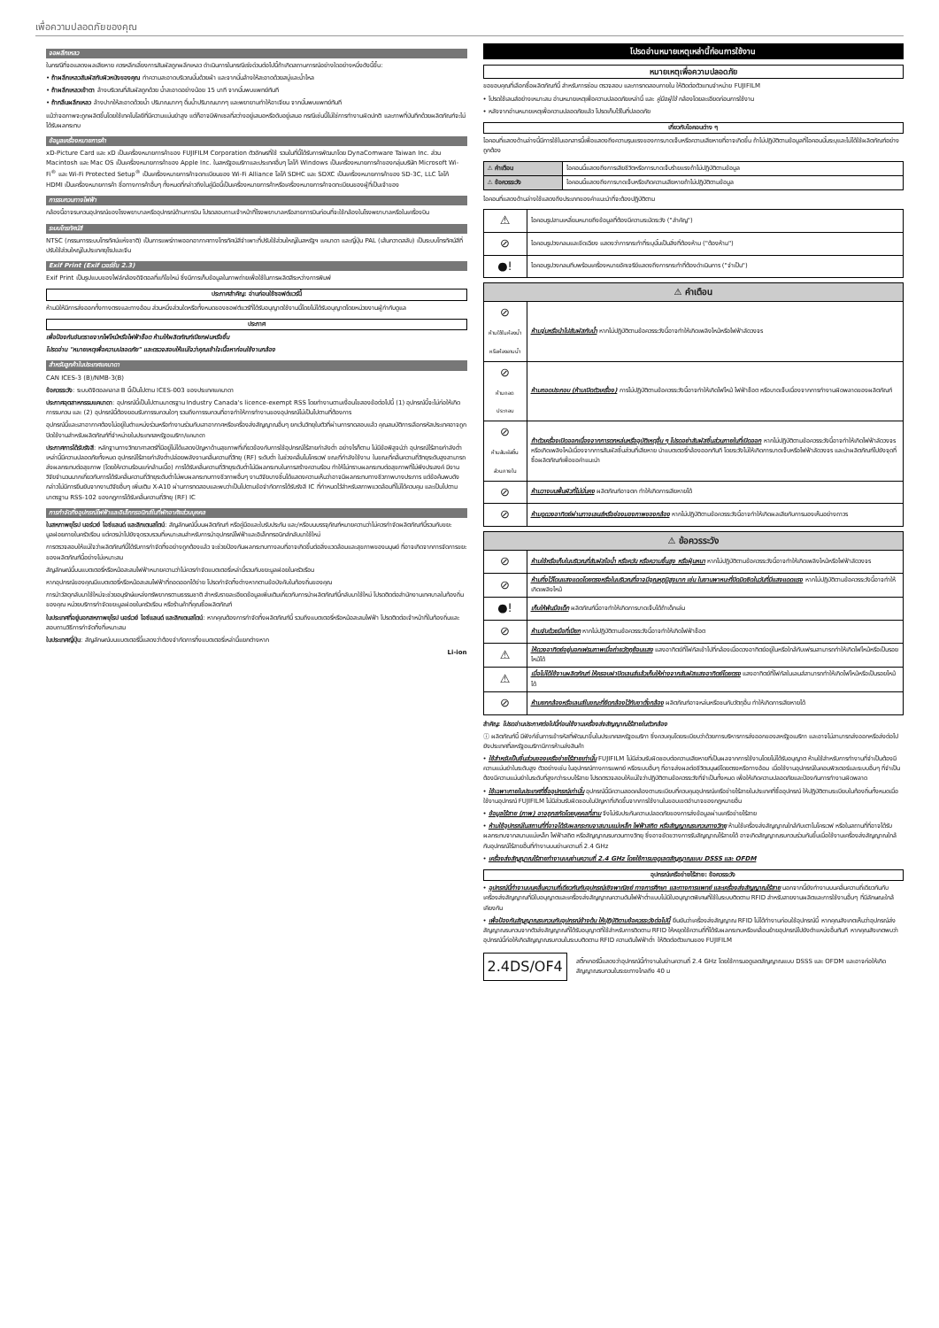เพื่อความปลอดภัยของคุณ
จอผลึกเหลว
ในกรณีที่จอแสดงผลเสียหาย ควรหลีกเลี่ยงการสัมผัสถูกผลึกเหลว ดำเนินการในกรณีเร่งด่วนต่อไปนี้ถ้าเกิดสถานการณ์อย่างใดอย่างหนึ่งดังนี้ขึ้น:
• ถ้าผลึกเหลวสัมผัสกับผิวหนังของคุณ ทำความสะอาดบริเวณนั้นด้วยผ้า และจากนั้นล้างให้สะอาดด้วยสบู่และน้ำไหล
• ถ้าผลึกเหลวเข้าตา ล้างบริเวณที่สัมผัสถูกด้วย น้ำสะอาดอย่างน้อย 15 นาที จากนั้นพบแพทย์ทันที
• ถ้ากลืนผลึกเหลว ล้างปากให้สะอาดด้วยน้ำ ปริมาณมากๆ ดื่มน้ำปริมาณมากๆ และพยายามทำให้อาเจียน จากนั้นพบแพทย์ทันที
แม้ว่าจอภาพจะถูกผลิตขึ้นโดยใช้เทคโนโลยีที่มีความแม่นยำสูง แต่ก็อาจมีพิกเซลที่สว่างอยู่เสมอหรือดับอยู่เสมอ กรณีเช่นนี้ไม่ใช่การทำงานผิดปกติ และภาพที่บันทึกด้วยผลิตภัณฑ์จะไม่ได้รับผลกระทบ
ข้อมูลเครื่องหมายการค้า
xD-Picture Card และ xD เป็นเครื่องหมายการค้าของ FUJIFILM Corporation ตัวอักษรที่ใช้ รวมในที่นี้ได้รับการพัฒนาโดย DynaComware Taiwan Inc. ส่วน Macintosh และ Mac OS เป็นเครื่องหมายการค้าของ Apple Inc. ในสหรัฐอเมริกาและประเทศอื่นๆ โลโก้ Windows เป็นเครื่องหมายการค้าของกลุ่มบริษัท Microsoft Wi-Fi<sup>®</sup> และ Wi-Fi Protected Setup<sup>®</sup> เป็นเครื่องหมายการค้าจดทะเบียนของ Wi-Fi Alliance โลโก้ SDHC และ SDXC เป็นเครื่องหมายการค้าของ SD-3C, LLC โลโก้ HDMI เป็นเครื่องหมายการค้า ชื่อทางการค้าอื่นๆ ทั้งหมดที่กล่าวถึงในคู่มือนี้เป็นเครื่องหมายการค้าหรือเครื่องหมายการค้าจดทะเบียนของผู้ที่เป็นเจ้าของ
การรบกวนทางไฟฟ้า
กล้องนี้อาจรบกวนอุปกรณ์ของโรงพยาบาลหรืออุปกรณ์ด้านการบิน โปรดสอบถามเจ้าหน้าที่โรงพยาบาลหรือสายการบินก่อนที่จะใช้กล้องในโรงพยาบาลหรือในเครื่องบิน
ระบบโทรทัศน์สี
NTSC (กรรมการระบบโทรทัศน์แห่งชาติ) เป็นการแพร่ภาพออกอากาศทางโทรทัศน์สีจำเพาะที่ปรับใช้ส่วนใหญ่ในสหรัฐฯ แคนาดา และญี่ปุ่น PAL (เส้นกวาดสลับ) เป็นระบบโทรทัศน์สีที่ปรับใช้ส่วนใหญ่ในประเทศยุโรปและจีน
Exif Print (Exif เวอร์ชั่น 2.3)
Exif Print เป็นรูปแบบของไฟล์กล้องดิจิตอลที่แก้ไขใหม่ ซึ่งมีการเก็บข้อมูลในภาพถ่ายเพื่อใช้ในการผลิตสีระหว่างการพิมพ์
ประกาศสำคัญ: อ่านก่อนใช้ซอฟต์แวร์นี้
ห้ามมิให้มีการส่งออกทั้งทางตรงและทางอ้อม ส่วนหนึ่งส่วนใดหรือทั้งหมดของซอฟต์แวร์ที่ได้รับอนุญาตใช้งานนี้โดยไม่ได้รับอนุญาตโดยหน่วยงานผู้กำกับดูแล
ประกาศ
เพื่อป้องกันอันตรายจากไฟไหม้หรือไฟฟ้าช็อต ห้ามให้ผลิตภัณฑ์เปียกฝนหรือชื้น
โปรดอ่าน "หมายเหตุเพื่อความปลอดภัย" และตรวจสอบให้แน่ใจว่าคุณเข้าใจเนื้อหาก่อนใช้งานกล้อง
สำหรับลูกค้าในประเทศแคนาดา
CAN ICES-3 (B)/NMB-3(B)
ข้อควรระวัง: ระบบดิจิตอลคลาส B นี้เป็นไปตาม ICES-003 ของประเทศแคนาดา
ประกาศอุตสาหกรรมแคนาดา: อุปกรณ์นี้เป็นไปตามมาตรฐาน Industry Canada's licence-exempt RSS โดยทำงานตามเงื่อนไขสองข้อต่อไปนี้ (1) อุปกรณ์นี้จะไม่ก่อให้เกิดการรบกวน และ (2) อุปกรณ์นี้ต้องยอมรับการรบกวนใดๆ รวมถึงการรบกวนที่อาจทำให้การทำงานของอุปกรณ์ไม่เป็นไปตามที่ต้องการ
อุปกรณ์นี้และเสาอากาศต้องไม่อยู่ในตำแหน่งร่วมหรือทำงานร่วมกับเสาอากาศหรือเครื่องส่งสัญญาณอื่นๆ ยกเว้นวิทยุในตัวที่ผ่านการทดสอบแล้ว คุณสมบัติการเลือกรหัสประเทศอาจถูกปิดใช้งานสำหรับผลิตภัณฑ์ที่จำหน่ายในประเทศสหรัฐอเมริกา/แคนาดา
ประกาศการได้รับรังสี: หลักฐานทางวิทยาศาสตร์ที่มีอยู่ไม่ได้แสดงปัญหาด้านสุขภาพที่เกี่ยวข้องกับการใช้อุปกรณ์ไร้สายกำลังต่ำ อย่างไรก็ตาม ไม่มีข้อพิสูจน์ว่า อุปกรณ์ไร้สายกำลังต่ำเหล่านี้มีความปลอดภัยทั้งหมด อุปกรณ์ไร้สายกำลังต่ำปล่อยพลังงานคลื่นความถี่วิทยุ (RF) ระดับต่ำ ในช่วงคลื่นไมโครเวฟ ขณะที่กำลังใช้งาน ในขณะที่คลื่นความถี่วิทยุระดับสูงสามารถส่งผลกระทบต่อสุขภาพ (โดยให้ความร้อนแก่กล้ามเนื้อ) การได้รับคลื่นความถี่วิทยุระดับต่ำไม่มีผลกระทบในการสร้างความร้อน ทำให้ไม่ทราบผลกระทบต่อสุขภาพที่ไม่พึงประสงค์ มีงานวิจัยจำนวนมากเกี่ยวกับการได้รับคลื่นความถี่วิทยุระดับต่ำไม่พบผลกระทบทางชีวภาพอื่นๆ งานวิจัยบางชิ้นได้แสดงความเห็นว่าอาจมีผลกระทบทางชีวภาพบางประการ แต่ข้อค้นพบดังกล่าวไม่มีการยืนยันจากงานวิจัยอื่นๆ เพิ่มเติม X-A10 ผ่านการทดสอบและพบว่าเป็นไปตามข้อจำกัดการได้รับรังสี IC ที่กำหนดไว้สำหรับสภาพแวดล้อมที่ไม่ได้ควบคุม และเป็นไปตามมาตรฐาน RSS-102 ของกฎการได้รับคลื่นความถี่วิทยุ (RF) IC
การกำจัดทิ้งอุปกรณ์ไฟฟ้าและอิเล็กทรอนิกส์ในที่พักอาศัยส่วนบุคคล
ในสหภาพยุโรป นอร์เวย์ ไอซ์แลนด์ และลิกเตนสไตน์: สัญลักษณ์นี้บนผลิตภัณฑ์ หรือคู่มือและใบรับประกัน และ/หรือบนบรรจุภัณฑ์หมายความว่าไม่ควรกำจัดผลิตภัณฑ์นี้รวมกับขยะมูลฝอยภายในครัวเรือน แต่ควรนำไปยังจุดรวบรวมที่เหมาะสมสำหรับการนำอุปกรณ์ไฟฟ้าและอิเล็กทรอนิกส์กลับมาใช้ใหม่
การตรวจสอบให้แน่ใจว่าผลิตภัณฑ์นี้ได้รับการกำจัดทิ้งอย่างถูกต้องแล้ว จะช่วยป้องกันผลกระทบทางลบที่อาจเกิดขึ้นต่อสิ่งแวดล้อมและสุขภาพของมนุษย์ ที่อาจเกิดจากการจัดการขยะของผลิตภัณฑ์นี้อย่างไม่เหมาะสม
สัญลักษณ์นี้บนแบตเตอรี่หรือหม้อสะสมไฟฟ้าหมายความว่าไม่ควรกำจัดแบตเตอรี่เหล่านี้รวมกับขยะมูลฝอยในครัวเรือน
หากอุปกรณ์ของคุณมีแบตเตอรี่หรือหม้อสะสมไฟฟ้าที่ถอดออกได้ง่าย โปรดกำจัดทิ้งต่างหากตามข้อบังคับในท้องถิ่นของคุณ
การนำวัสดุกลับมาใช้ใหม่จะช่วยอนุรักษ์แหล่งทรัพยากรตามธรรมชาติ สำหรับรายละเอียดข้อมูลเพิ่มเติมเกี่ยวกับการนำผลิตภัณฑ์นี้กลับมาใช้ใหม่ โปรดติดต่อสำนักงานเทศบาลในท้องถิ่นของคุณ หน่วยบริการกำจัดขยะมูลฝอยในครัวเรือน หรือร้านค้าที่คุณซื้อผลิตภัณฑ์
ในประเทศที่อยู่นอกสหภาพยุโรป นอร์เวย์ ไอซ์แลนด์ และลิกเตนสไตน์: หากคุณต้องการกำจัดทิ้งผลิตภัณฑ์นี้ รวมถึงแบตเตอรี่หรือหม้อสะสมไฟฟ้า โปรดติดต่อเจ้าหน้าที่ในท้องถิ่นและสอบถามวิธีการกำจัดทิ้งที่เหมาะสม
ในประเทศญี่ปุ่น: สัญลักษณ์บนแบตเตอรี่นี้แสดงว่าต้องจำกัดการทิ้งแบตเตอรี่เหล่านี้แยกต่างหาก
Li-ion
โปรดอ่านหมายเหตุเหล่านี้ก่อนการใช้งาน
หมายเหตุเพื่อความปลอดภัย
ขอขอบคุณที่เลือกซื้อผลิตภัณฑ์นี้ สำหรับการซ่อม ตรวจสอบ และการทดสอบภายใน ให้ติดต่อตัวแทนจำหน่าย FUJIFILM
• โปรดใช้เลนส์อย่างเหมาะสม อ่านหมายเหตุเพื่อความปลอดภัยเหล่านี้ และ คู่มือผู้ใช้ กล้องโดยละเอียดก่อนการใช้งาน
• หลังจากอ่านหมายเหตุเพื่อความปลอดภัยแล้ว โปรดเก็บไว้ในที่ปลอดภัย
เกี่ยวกับไอคอนต่าง ๆ
ไอคอนที่แสดงด้านล่างนี้มีการใช้ในเอกสารนี้เพื่อแสดงถึงความรุนแรงของการบาดเจ็บหรือความเสียหายที่อาจเกิดขึ้น ถ้าไม่ปฏิบัติตามข้อมูลที่ไอคอนนั้นระบุและไม่ได้ใช้ผลิตภัณฑ์อย่างถูกต้อง
| ⚠ คำเตือน | ไอคอนนี้แสดงถึงการเสียชีวิตหรือการบาดเจ็บร้ายแรงถ้าไม่ปฏิบัติตามข้อมูล |
| ⚠ ข้อควรระวัง | ไอคอนนี้แสดงถึงการบาดเจ็บหรือเกิดความเสียหายถ้าไม่ปฏิบัติตามข้อมูล |
ไอคอนที่แสดงด้านล่างใช้แสดงถึงประเภทของคำแนะนำที่จะต้องปฏิบัติตาม
| ⚠ | ไอคอนรูปสามเหลี่ยมหมายถึงข้อมูลที่ต้องมีความระมัดระวัง ("สำคัญ") |
| ⊘ | ไอคอนรูปวงกลมและขีดเฉียง แสดงว่าการกระทำที่ระบุนั้นเป็นสิ่งที่ต้องห้าม ("ต้องห้าม") |
| ●! | ไอคอนรูปวงกลมทึบพร้อมเครื่องหมายอัศเจรีย์แสดงถึงการกระทำที่ต้องดำเนินการ ("จำเป็น") |
| ⚠ คำเตือน | |
| --- | --- |
| ⊘ ห้ามใช้ในห้องน้ำหรือห้องอาบน้ำ | ห้ามจุ่มหรือนำไปสัมผัสกับน้ำ หากไม่ปฏิบัติตามข้อควรระวังนี้อาจทำให้เกิดเพลิงไหม้หรือไฟฟ้าลัดวงจร |
| ⊘ ห้ามถอดประกอบ | ห้ามถอดประกอบ (ห้ามเปิดตัวเครื่อง) การไม่ปฏิบัติตามข้อควรระวังนี้อาจทำให้เกิดไฟไหม้ ไฟฟ้าช็อต หรือบาดเจ็บเนื่องจากการทำงานผิดพลาดของผลิตภัณฑ์ |
| ⊘ ห้ามสัมผัสชิ้นส่วนภายใน | ถ้าตัวเครื่องเปิดออกเนื่องจากการตกหล่นหรืออุบัติเหตุอื่น ๆ โปรดอย่าสัมผัสชิ้นส่วนภายในที่เปิดออก หากไม่ปฏิบัติตามข้อควรระวังนี้อาจทำให้เกิดไฟฟ้าลัดวงจรหรือเกิดเพลิงไหม้เนื่องจากการสัมผัสชิ้นส่วนที่เสียหาย นำแบตเตอรี่กล้องออกทันที โดยระวังไม่ให้เกิดการบาดเจ็บหรือไฟฟ้าลัดวงจร และนำผลิตภัณฑ์ไปยังจุดที่ซื้อผลิตภัณฑ์เพื่อขอคำแนะนำ |
| ⊘ | ห้ามวางบนพื้นผิวที่ไม่มั่นคง ผลิตภัณฑ์อาจตก ทำให้เกิดการเสียหายได้ |
| ⊘ | ห้ามดูดวงอาทิตย์ผ่านทางเลนส์หรือช่องมองภาพของกล้อง หากไม่ปฏิบัติตามข้อควรระวังนี้อาจทำให้เกิดผลเสียกับการมองเห็นอย่างถาวร |
| ⚠ ข้อควรระวัง | |
| --- | --- |
| ⊘ | ห้ามใช้หรือเก็บในบริเวณที่สัมผัสไอน้ำ หรือควัน หรือความชื้นสูง หรือฝุ่นหนา หากไม่ปฏิบัติตามข้อควรระวังนี้อาจทำให้เกิดเพลิงไหม้หรือไฟฟ้าลัดวงจร |
| ⊘ | ห้ามทิ้งไว้โดนแสงแดดโดยตรงหรือในบริเวณที่อาจมีอุณหภูมิสูงมาก เช่น ในยานพาหนะที่ปิดมิดชิดในวันที่มีแสงแดดแรง หากไม่ปฏิบัติตามข้อควรระวังนี้อาจทำให้เกิดเพลิงไหม้ |
| ●! | เก็บให้พ้นมือเด็ก ผลิตภัณฑ์นี้อาจทำให้เกิดการบาดเจ็บได้ถ้าเด็กเล่น |
| ⊘ | ห้ามจับด้วยมือที่เปียก หากไม่ปฏิบัติตามข้อควรระวังนี้อาจทำให้เกิดไฟฟ้าช็อต |
| ⚠ | ให้ดวงอาทิตย์อยู่นอกเฟรมภาพเมื่อถ่ายวัตถุย้อนแสง แสงอาทิตย์ที่โฟกัสเข้าไปที่กล้องเมื่อดวงอาทิตย์อยู่ในหรือใกล้กับเฟรมสามารถทำให้เกิดไฟไหม้หรือเป็นรอยไหม้ได้ |
| ⚠ | เมื่อไม่ได้ใช้งานผลิตภัณฑ์ ให้ครอบฝาปิดเลนส์แล้วเก็บให้ห่างจากสัมผัสแสงอาทิตย์โดยตรง แสงอาทิตย์ที่โฟกัสในเลนส์สามารถทำให้เกิดไฟไหม้หรือเป็นรอยไหม้ได้ |
| ⊘ | ห้ามยกกล้องหรือเลนส์ในขณะที่ยึดกล้องไว้กับขาตั้งกล้อง ผลิตภัณฑ์อาจหล่นหรือชนกับวัตถุอื่น ทำให้เกิดการเสียหายได้ |
สำคัญ: โปรดอ่านประกาศต่อไปนี้ก่อนใช้งานเครื่องส่งสัญญาณไร้สายในตัวกล้อง
ⓘ ผลิตภัณฑ์นี้ มีฟังก์ชั่นการเข้ารหัสที่พัฒนาขึ้นในประเทศสหรัฐอเมริกา ซึ่งควบคุมโดยระเบียบว่าด้วยการบริหารการส่งออกของสหรัฐอเมริกา และอาจไม่สามารถส่งออกหรือส่งต่อไปยังประเทศที่สหรัฐอเมริกามีการห้ามส่งสินค้า
• ใช้สำหรับเป็นชิ้นส่วนของเครือข่ายไร้สายเท่านั้น FUJIFILM ไม่มีส่วนรับผิดชอบต่อความเสียหายที่เป็นผลจากการใช้งานโดยไม่ได้รับอนุญาต ห้ามใช้สำหรับการทำงานที่จำเป็นต้องมีความแม่นยำในระดับสูง ตัวอย่างเช่น ในอุปกรณ์ทางการแพทย์ หรือระบบอื่นๆ ที่อาจส่งผลต่อชีวิตมนุษย์โดยตรงหรือทางอ้อม เมื่อใช้งานอุปกรณ์ในคอมพิวเตอร์และระบบอื่นๆ ที่จำเป็นต้องมีความแม่นยำในระดับที่สูงกว่าระบบไร้สาย โปรดตรวจสอบให้แน่ใจว่าปฏิบัติตามข้อควรระวังที่จำเป็นทั้งหมด เพื่อให้เกิดความปลอดภัยและป้องกันการทำงานผิดพลาด
• ใช้เฉพาะภายในประเทศที่ซื้ออุปกรณ์เท่านั้น อุปกรณ์นี้มีความสอดคล้องตามระเบียบที่ควบคุมอุปกรณ์เครือข่ายไร้สายในประเทศที่ซื้ออุปกรณ์ ให้ปฏิบัติตามระเบียบในท้องถิ่นทั้งหมดเมื่อใช้งานอุปกรณ์ FUJIFILM ไม่มีส่วนรับผิดชอบในปัญหาที่เกิดขึ้นจากการใช้งานในขอบเขตอำนาจของกฎหมายอื่น
• ข้อมูลไร้สาย (ภาพ) อาจถูกสกัดโดยบุคคลที่สาม จึงไม่รับประกันความปลอดภัยของการส่งข้อมูลผ่านเครือข่ายไร้สาย
• ห้ามใช้อุปกรณ์ในสถานที่ที่อาจได้รับผลกระทบจาสนามแม่เหล็ก ไฟฟ้าสถิต หรือสัญญาณรบกวนทางวิทยุ ห้ามใช้เครื่องส่งสัญญาณใกล้กับเตาไมโครเวฟ หรือในสถานที่ที่อาจได้รับผลกระทบจากสนามแม่เหล็ก ไฟฟ้าสถิต หรือสัญญาณรบกวนทางวิทยุ ซึ่งอาจขัดขวางการรับสัญญาณไร้สายได้ อาจเกิดสัญญาณรบกวนร่วมกันขึ้นเมื่อใช้งานเครื่องส่งสัญญาณใกล้กับอุปกรณ์ไร้สายอื่นที่ทำงานบนย่านความถี่ 2.4 GHz
• เครื่องส่งสัญญาณไร้สายทำงานบนย่านความถี่ 2.4 GHz โดยใช้การมอดูเลตสัญญาณแบบ DSSS และ OFDM
อุปกรณ์เครือข่ายไร้สาย: ข้อควรระวัง
• อุปกรณ์นี้ทำงานบนคลื่นความถี่เดียวกันกับอุปกรณ์เชิงพาณิชย์ ทางการศึกษา และทางการแพทย์ และเครื่องส่งสัญญาณไร้สาย นอกจากนี้ยังทำงานบนคลื่นความถี่เดียวกันกับเครื่องส่งสัญญาณที่มีใบอนุญาตและเครื่องส่งสัญญาณความดันไฟฟ้าต่ำแบบไม่มีใบอนุญาตพิเศษที่ใช้ในระบบติดตาม RFID สำหรับสายงานผลิตและการใช้งานอื่นๆ ที่มีลักษณะใกล้เคียงกัน
• เพื่อป้องกันสัญญาณรบกวนกับอุปกรณ์ข้างต้น ให้ปฏิบัติตามข้อควรระวังต่อไปนี้ ยืนยันว่าเครื่องส่งสัญญาณ RFID ไม่ได้ทำงานก่อนใช้อุปกรณ์นี้ หากคุณสังเกตเห็นว่าอุปกรณ์ส่งสัญญาณรบกวนจากตัวส่งสัญญาณที่ได้รับอนุญาตที่ใช้สำหรับการติดตาม RFID ให้หยุดใช้ความถี่ที่ได้รับผลกระทบหรือเคลื่อนย้ายอุปกรณ์ไปยังตำแหน่งอื่นทันที หากคุณสังเกตพบว่าอุปกรณ์นี้ก่อให้เกิดสัญญาณรบกวนในระบบติดตาม RFID ความดันไฟฟ้าต่ำ ให้ติดต่อตัวแทนของ FUJIFILM
2.4DS/OF4
สติ๊กเกอร์นี้แสดงว่าอุปกรณ์นี้ทำงานในย่านความถี่ 2.4 GHz โดยใช้การมอดูเลตสัญญาณแบบ DSSS และ OFDM และอาจก่อให้เกิดสัญญาณรบกวนในระยะทางไกลถึง 40 ม